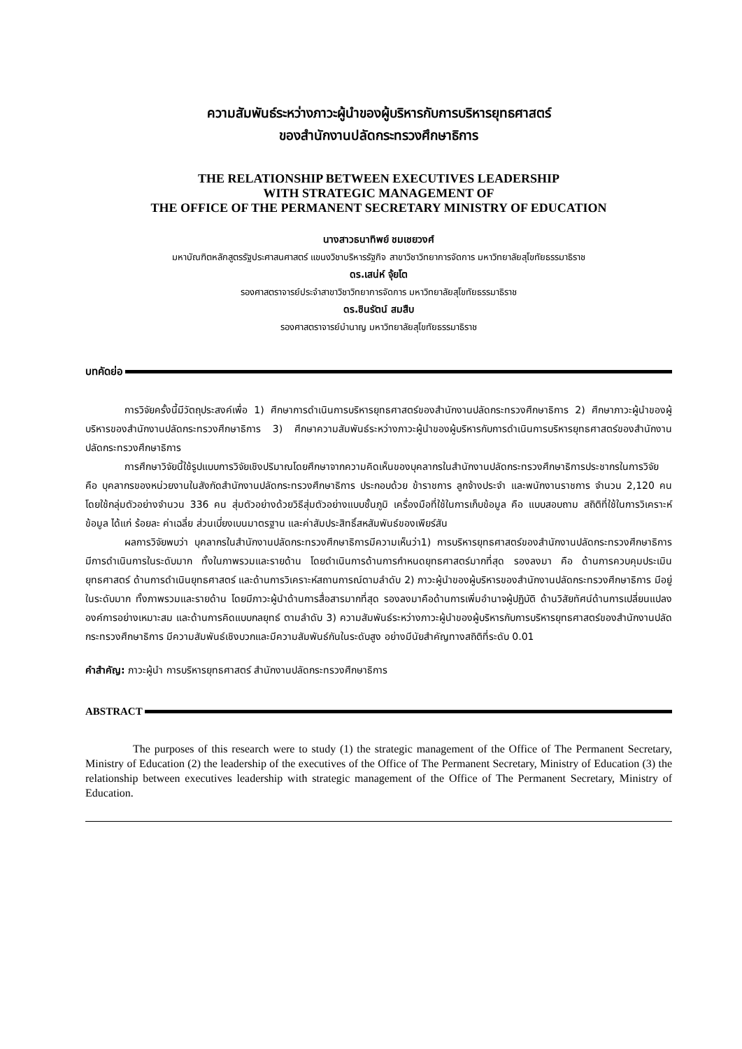ความสัมพันธ์ระหว่างภาวะผู้นำของผู้บริหารกับการบริหารยุทธศาสตร์
ของสำนักงานปลัดกระทรวงศึกษาธิการ
THE RELATIONSHIP BETWEEN EXECUTIVES LEADERSHIP
WITH STRATEGIC MANAGEMENT OF
THE OFFICE OF THE PERMANENT SECRETARY MINISTRY OF EDUCATION
นางสาวธนาทิพย์ ชมเชยวงศ์
มหาบัณฑิตหลักสูตรรัฐประศาสนศาสตร์ แขนงวิชาบริหารรัฐกิจ สาขาวิชาวิทยาการจัดการ มหาวิทยาลัยสุโขทัยธรรมาธิราช
ดร.เสน่ห์ จุ้ยโต
รองศาสตราจารย์ประจำสาขาวิชาวิทยาการจัดการ มหาวิทยาลัยสุโขทัยธรรมาธิราช
ดร.ชินรัตน์ สมสืบ
รองศาสตราจารย์บำนาญ มหาวิทยาลัยสุโขทัยธรรมาธิราช
บทคัดย่อ
การวิจัยครั้งนี้มีวัตถุประสงค์เพื่อ 1) ศึกษาการดำเนินการบริหารยุทธศาสตร์ของสำนักงานปลัดกระทรวงศึกษาธิการ 2) ศึกษาภาวะผู้นำของผู้บริหารของสำนักงานปลัดกระทรวงศึกษาธิการ 3) ศึกษาความสัมพันธ์ระหว่างภาวะผู้นำของผู้บริหารกับการดำเนินการบริหารยุทธศาสตร์ของสำนักงานปลัดกระทรวงศึกษาธิการ
การศึกษาวิจัยนี้ใช้รูปแบบการวิจัยเชิงปริมาณโดยศึกษาจากความคิดเห็นของบุคลากรในสำนักงานปลัดกระทรวงศึกษาธิการประชากรในการวิจัย คือ บุคลากรของหน่วยงานในสังกัดสำนักงานปลัดกระทรวงศึกษาธิการ ประกอบด้วย ข้าราชการ ลูกจ้างประจำ และพนักงานราชการ จำนวน 2,120 คน โดยใช้กลุ่มตัวอย่างจำนวน 336 คน สุ่มตัวอย่างด้วยวิธีสุ่มตัวอย่างแบบชั้นภูมิ เครื่องมือที่ใช้ในการเก็บข้อมูล คือ แบบสอบถาม สถิติที่ใช้ในการวิเคราะห์ข้อมูล ได้แก่ ร้อยละ ค่าเฉลี่ย ส่วนเบี่ยงเบนมาตรฐาน และค่าสัมประสิทธิ์สหสัมพันธ์ของเพียร์สัน
ผลการวิจัยพบว่า บุคลากรในสำนักงานปลัดกระทรวงศึกษาธิการมีความเห็นว่า1) การบริหารยุทธศาสตร์ของสำนักงานปลัดกระทรวงศึกษาธิการ มีการดำเนินการในระดับมาก ทั้งในภาพรวมและรายด้าน โดยดำเนินการด้านการกำหนดยุทธศาสตร์มากที่สุด รองลงมา คือ ด้านการควบคุมประเมินยุทธศาสตร์ ด้านการดำเนินยุทธศาสตร์ และด้านการวิเคราะห์สถานการณ์ตามลำดับ 2) ภาวะผู้นำของผู้บริหารของสำนักงานปลัดกระทรวงศึกษาธิการ มีอยู่ในระดับมาก ทั้งภาพรวมและรายด้าน โดยมีภาวะผู้นำด้านการสื่อสารมากที่สุด รองลงมาคือด้านการเพิ่มอำนาจผู้ปฏิบัติ ด้านวิสัยทัศน์ด้านการเปลี่ยนแปลงองค์การอย่างเหมาะสม และด้านการคิดแบบกลยุทธ์ ตามลำดับ 3) ความสัมพันธ์ระหว่างภาวะผู้นำของผู้บริหารกับการบริหารยุทธศาสตร์ของสำนักงานปลัดกระทรวงศึกษาธิการ มีความสัมพันธ์เชิงบวกและมีความสัมพันธ์กันในระดับสูง อย่างมีนัยสำคัญทางสถิติที่ระดับ 0.01
คำสำคัญ: ภาวะผู้นำ การบริหารยุทธศาสตร์ สำนักงานปลัดกระทรวงศึกษาธิการ
ABSTRACT
The purposes of this research were to study (1) the strategic management of the Office of The Permanent Secretary, Ministry of Education (2) the leadership of the executives of the Office of The Permanent Secretary, Ministry of Education (3) the relationship between executives leadership with strategic management of the Office of The Permanent Secretary, Ministry of Education.